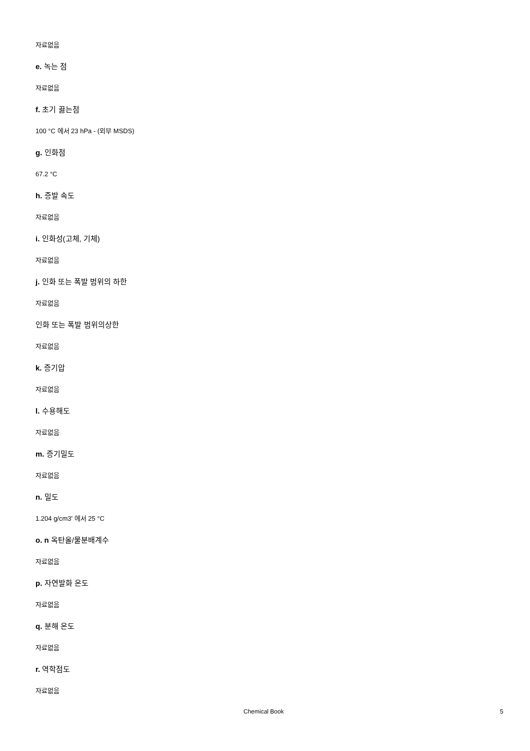자료없음
e. 녹는 점
자료없음
f. 초기 끓는점
100 °C 에서 23 hPa - (외부 MSDS)
g. 인화점
67.2 °C
h. 증발 속도
자료없음
i. 인화성(고체, 기체)
자료없음
j. 인화 또는 폭발 범위의 하한
자료없음
인화 또는 폭발 범위의상한
자료없음
k. 증기압
자료없음
l. 수용해도
자료없음
m. 증기밀도
자료없음
n. 밀도
1.204 g/cm3' 에서 25 °C
o. n 옥탄올/물분배계수
자료없음
p. 자연발화 온도
자료없음
q. 분해 온도
자료없음
r. 역학점도
자료없음
Chemical Book 5